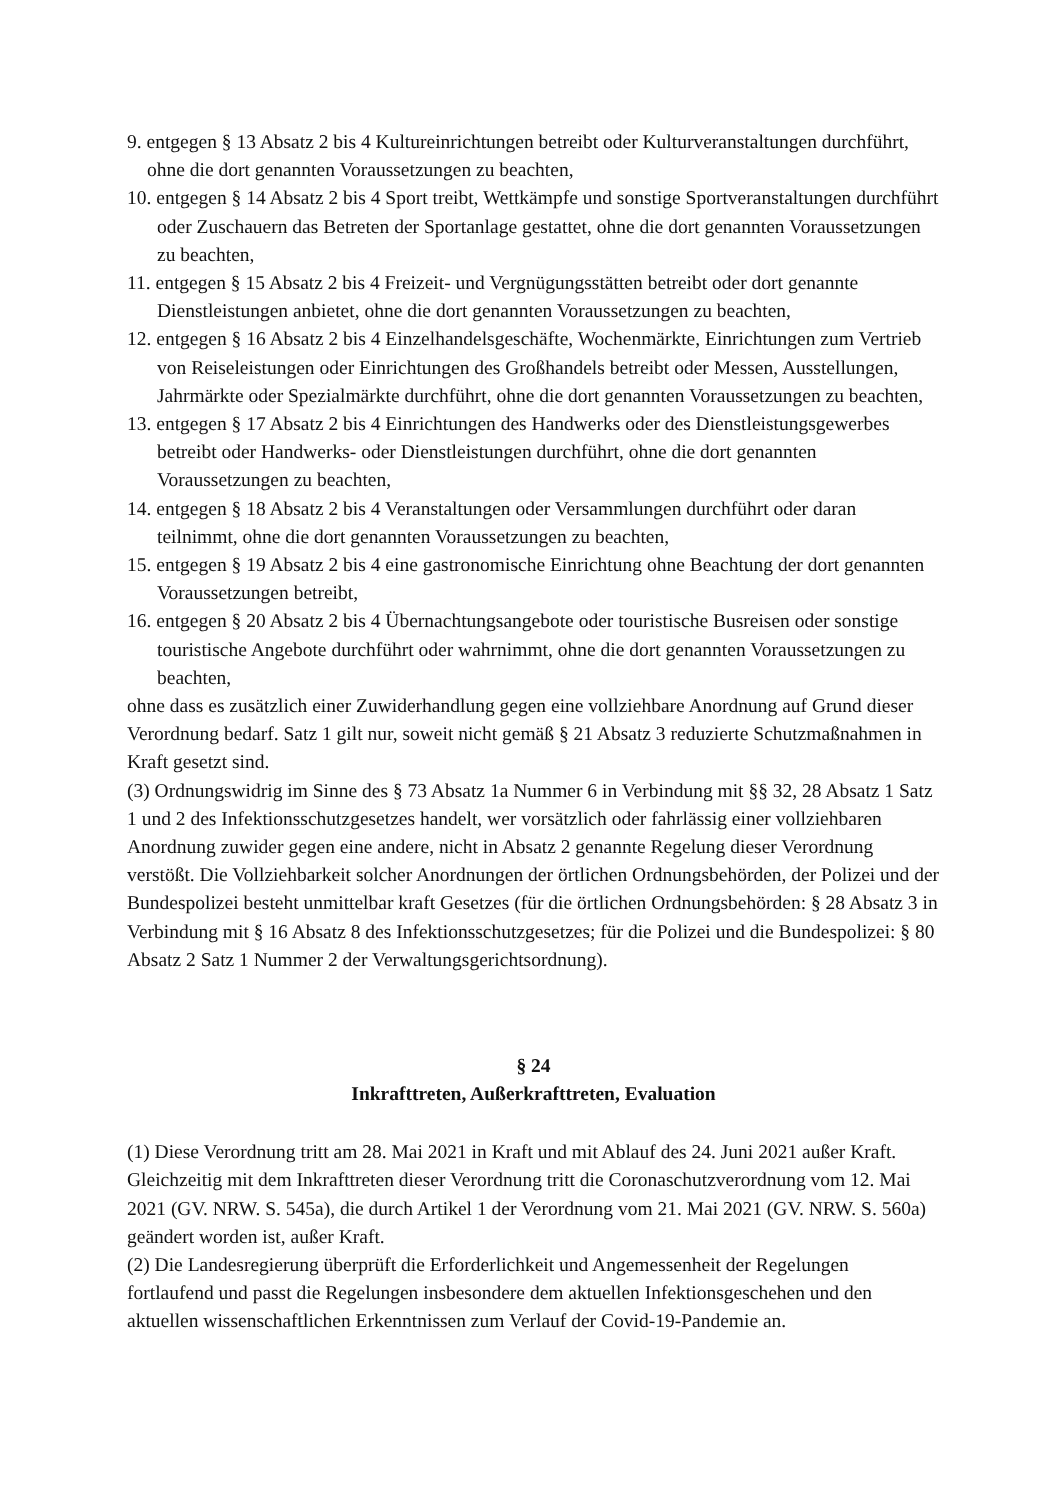9. entgegen § 13 Absatz 2 bis 4 Kultureinrichtungen betreibt oder Kulturveranstaltungen durchführt, ohne die dort genannten Voraussetzungen zu beachten,
10. entgegen § 14 Absatz 2 bis 4 Sport treibt, Wettkämpfe und sonstige Sportveranstaltungen durchführt oder Zuschauern das Betreten der Sportanlage gestattet, ohne die dort genannten Voraussetzungen zu beachten,
11. entgegen § 15 Absatz 2 bis 4 Freizeit- und Vergnügungsstätten betreibt oder dort genannte Dienstleistungen anbietet, ohne die dort genannten Voraussetzungen zu beachten,
12. entgegen § 16 Absatz 2 bis 4 Einzelhandelsgeschäfte, Wochenmärkte, Einrichtungen zum Vertrieb von Reiseleistungen oder Einrichtungen des Großhandels betreibt oder Messen, Ausstellungen, Jahrmärkte oder Spezialmärkte durchführt, ohne die dort genannten Voraussetzungen zu beachten,
13. entgegen § 17 Absatz 2 bis 4 Einrichtungen des Handwerks oder des Dienstleistungsgewerbes betreibt oder Handwerks- oder Dienstleistungen durchführt, ohne die dort genannten Voraussetzungen zu beachten,
14. entgegen § 18 Absatz 2 bis 4 Veranstaltungen oder Versammlungen durchführt oder daran teilnimmt, ohne die dort genannten Voraussetzungen zu beachten,
15. entgegen § 19 Absatz 2 bis 4 eine gastronomische Einrichtung ohne Beachtung der dort genannten Voraussetzungen betreibt,
16. entgegen § 20 Absatz 2 bis 4 Übernachtungsangebote oder touristische Busreisen oder sonstige touristische Angebote durchführt oder wahrnimmt, ohne die dort genannten Voraussetzungen zu beachten,
ohne dass es zusätzlich einer Zuwiderhandlung gegen eine vollziehbare Anordnung auf Grund dieser Verordnung bedarf. Satz 1 gilt nur, soweit nicht gemäß § 21 Absatz 3 reduzierte Schutzmaßnahmen in Kraft gesetzt sind.
(3) Ordnungswidrig im Sinne des § 73 Absatz 1a Nummer 6 in Verbindung mit §§ 32, 28 Absatz 1 Satz 1 und 2 des Infektionsschutzgesetzes handelt, wer vorsätzlich oder fahrlässig einer vollziehbaren Anordnung zuwider gegen eine andere, nicht in Absatz 2 genannte Regelung dieser Verordnung verstößt. Die Vollziehbarkeit solcher Anordnungen der örtlichen Ordnungsbehörden, der Polizei und der Bundespolizei besteht unmittelbar kraft Gesetzes (für die örtlichen Ordnungsbehörden: § 28 Absatz 3 in Verbindung mit § 16 Absatz 8 des Infektionsschutzgesetzes; für die Polizei und die Bundespolizei: § 80 Absatz 2 Satz 1 Nummer 2 der Verwaltungsgerichtsordnung).
§ 24
Inkrafttreten, Außerkrafttreten, Evaluation
(1) Diese Verordnung tritt am 28. Mai 2021 in Kraft und mit Ablauf des 24. Juni 2021 außer Kraft. Gleichzeitig mit dem Inkrafttreten dieser Verordnung tritt die Coronaschutzverordnung vom 12. Mai 2021 (GV. NRW. S. 545a), die durch Artikel 1 der Verordnung vom 21. Mai 2021 (GV. NRW. S. 560a) geändert worden ist, außer Kraft.
(2) Die Landesregierung überprüft die Erforderlichkeit und Angemessenheit der Regelungen fortlaufend und passt die Regelungen insbesondere dem aktuellen Infektionsgeschehen und den aktuellen wissenschaftlichen Erkenntnissen zum Verlauf der Covid-19-Pandemie an.